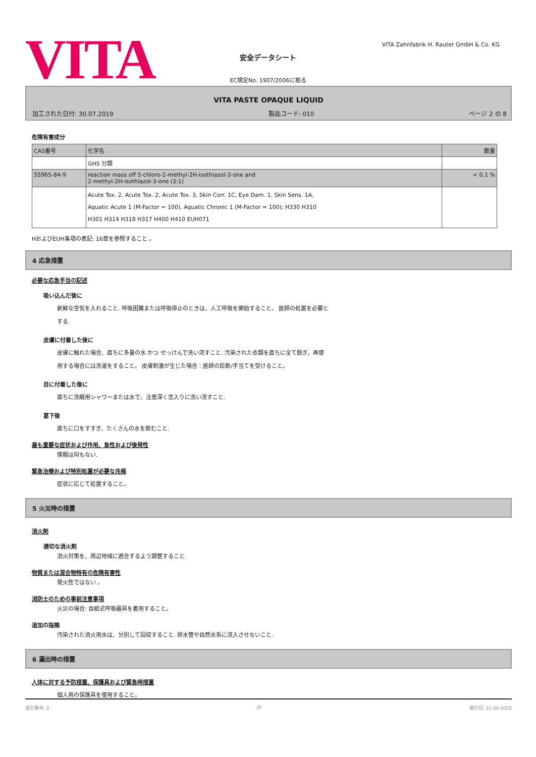VITA
VITA Zahnfabrik H. Rauter GmbH & Co. KG
安全データシート
EC規定No. 1907/2006に拠る
VITA PASTE OPAQUE LIQUID
加工された日付: 30.07.2019 製品コード: 010 ページ 2 の 8
危険有害成分
| CAS番号 | 化学名 | 数量 |
| | GHS 分類 | |
| 55965-84-9 | reaction mass off 5-chloro-2-methyl-2H-isothiazol-3-one and 2-methyl-2H-isothiazol-3-one (3:1) | < 0.1 % |
| | Acute Tox. 2, Acute Tox. 2, Acute Tox. 3, Skin Corr. 1C, Eye Dam. 1, Skin Sens. 1A, Aquatic Acute 1 (M-Factor = 100), Aquatic Chronic 1 (M-Factor = 100); H330 H310 H301 H314 H318 H317 H400 H410 EUH071 | |
HおよびEUH条項の表記: 16章を参照すること 。
4 応急措置
必要な応急手当の記述
吸い込んだ後に
新鮮な空気を入れること. 呼吸困難または呼吸停止のときは、人工呼吸を開始すること。 医師の処置を必要と
する.
皮膚に付着した後に
皮膚に触れた場合、直ちに多量の水 かつ せっけんで洗い流すこと. 汚染された衣類を直ちに全て脱ぎ，再使
用する場合には洗濯をすること。 皮膚刺激が生じた場合：医師の診断/手当てを受けること。
目に付着した後に
直ちに洗眼用シャワーまたは水で、注意深く念入りに洗い流すこと.
葛下後
直ちに口をすすぎ、たくさんの水を飲むこと.
最も重要な症状および作用、急性および後発性
情報は何もない.
緊急治療および特別処置が必要な兆候
症状に応じて処置すること。
5 火災時の措置
消火剤
適切な消火剤
消火対策を、周辺地域に適合するよう調整すること.
物質または混合物特有の危険有害性
発火性ではない 。
消防士のための事前注意事項
火災の場合: 自給式呼吸器具を着用すること。
追加の指摘
汚染された消火用水は、分別して回収すること. 排水管や自然水系に流入させないこと.
6 漏出時の措置
人体に対する予防措置、保護具および緊急時措置
個人用の保護具を使用すること。
改訂番号: 2 JA 発行日: 21.04.2020